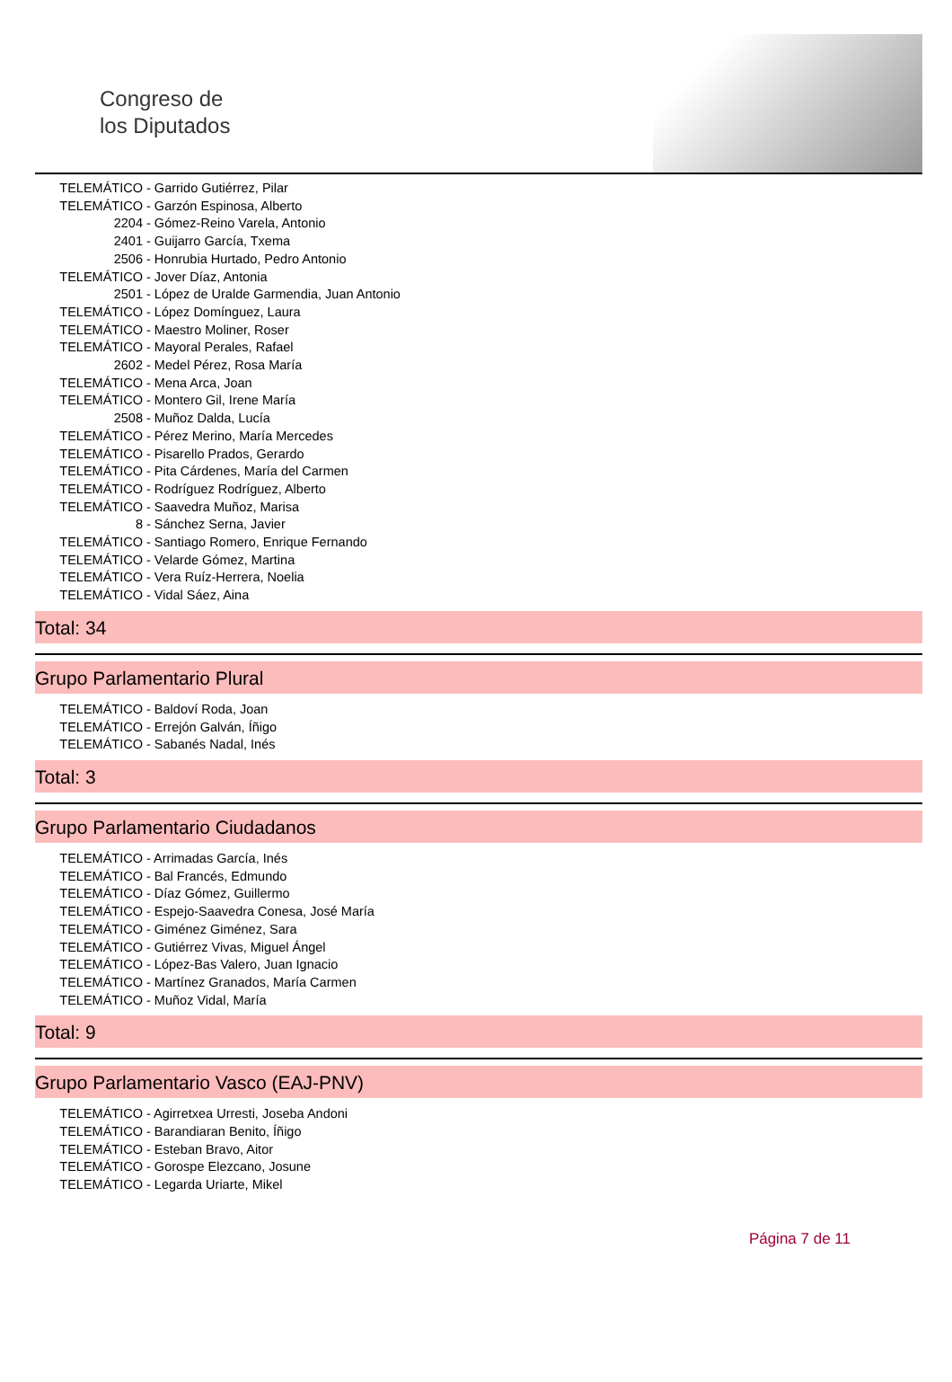Congreso de
los Diputados
TELEMÁTICO - Garrido Gutiérrez, Pilar
TELEMÁTICO - Garzón Espinosa, Alberto
2204 - Gómez-Reino Varela, Antonio
2401 - Guijarro García, Txema
2506 - Honrubia Hurtado, Pedro Antonio
TELEMÁTICO - Jover Díaz, Antonia
2501 - López de Uralde Garmendia, Juan Antonio
TELEMÁTICO - López Domínguez, Laura
TELEMÁTICO - Maestro Moliner, Roser
TELEMÁTICO - Mayoral Perales, Rafael
2602 - Medel Pérez, Rosa María
TELEMÁTICO - Mena Arca, Joan
TELEMÁTICO - Montero Gil, Irene María
2508 - Muñoz Dalda, Lucía
TELEMÁTICO - Pérez Merino, María Mercedes
TELEMÁTICO - Pisarello Prados, Gerardo
TELEMÁTICO - Pita Cárdenes, María del Carmen
TELEMÁTICO - Rodríguez Rodríguez, Alberto
TELEMÁTICO - Saavedra Muñoz, Marisa
8 - Sánchez Serna, Javier
TELEMÁTICO - Santiago Romero, Enrique Fernando
TELEMÁTICO - Velarde Gómez, Martina
TELEMÁTICO - Vera Ruíz-Herrera, Noelia
TELEMÁTICO - Vidal Sáez, Aina
Total: 34
Grupo Parlamentario Plural
TELEMÁTICO - Baldoví Roda, Joan
TELEMÁTICO - Errejón Galván, Íñigo
TELEMÁTICO - Sabanés Nadal, Inés
Total: 3
Grupo Parlamentario Ciudadanos
TELEMÁTICO - Arrimadas García, Inés
TELEMÁTICO - Bal Francés, Edmundo
TELEMÁTICO - Díaz Gómez, Guillermo
TELEMÁTICO - Espejo-Saavedra Conesa, José María
TELEMÁTICO - Giménez Giménez, Sara
TELEMÁTICO - Gutiérrez Vivas, Miguel Ángel
TELEMÁTICO - López-Bas Valero, Juan Ignacio
TELEMÁTICO - Martínez Granados, María Carmen
TELEMÁTICO - Muñoz Vidal, María
Total: 9
Grupo Parlamentario Vasco (EAJ-PNV)
TELEMÁTICO - Agirretxea Urresti, Joseba Andoni
TELEMÁTICO - Barandiaran Benito, Íñigo
TELEMÁTICO - Esteban Bravo, Aitor
TELEMÁTICO - Gorospe Elezcano, Josune
TELEMÁTICO - Legarda Uriarte, Mikel
Página 7 de 11